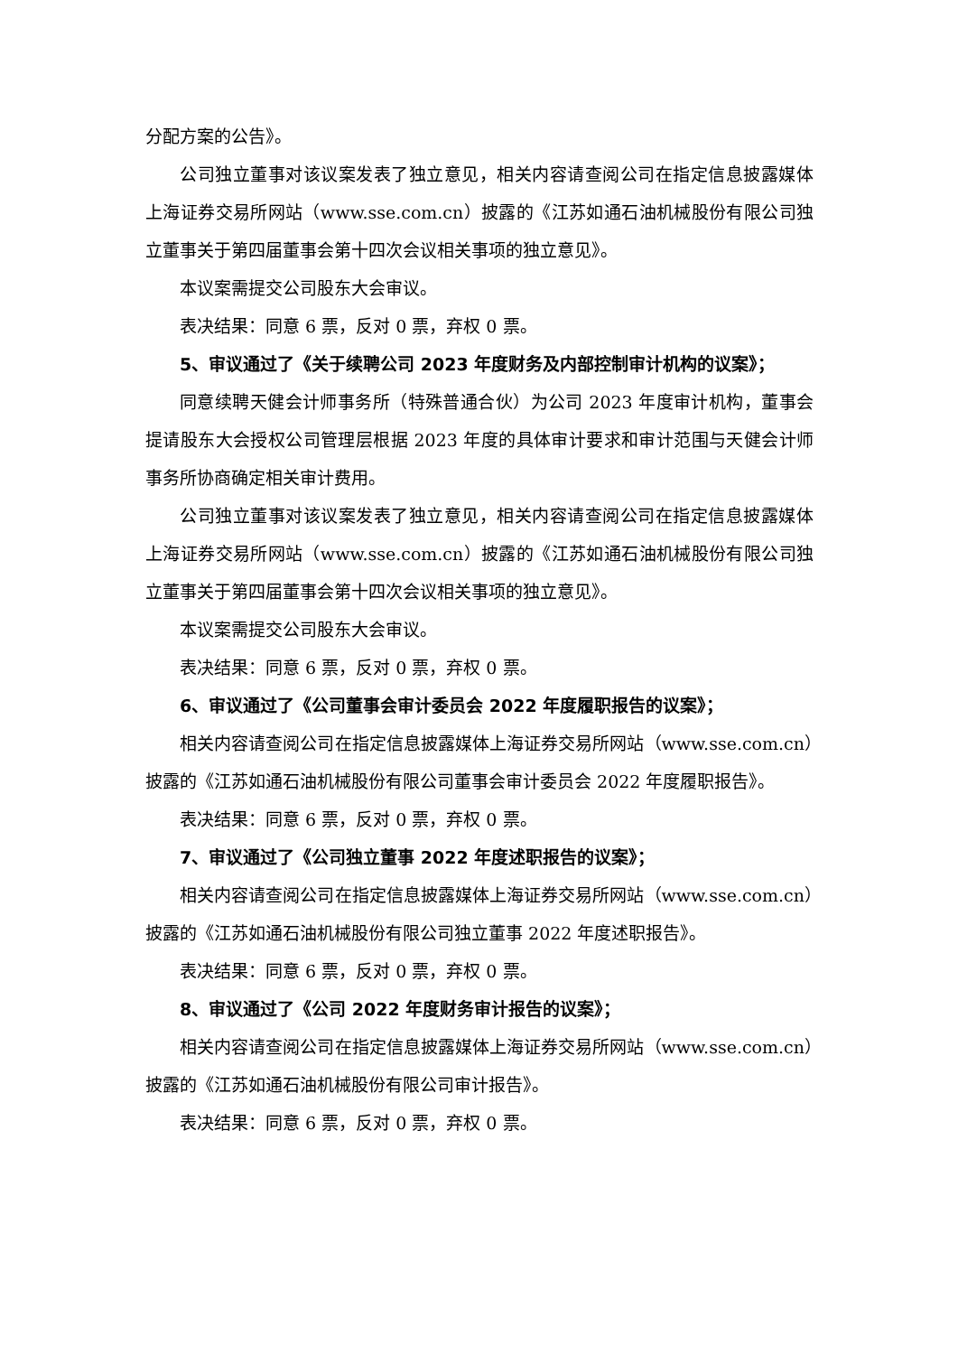分配方案的公告》。
公司独立董事对该议案发表了独立意见，相关内容请查阅公司在指定信息披露媒体上海证券交易所网站（www.sse.com.cn）披露的《江苏如通石油机械股份有限公司独立董事关于第四届董事会第十四次会议相关事项的独立意见》。
本议案需提交公司股东大会审议。
表决结果：同意 6 票，反对 0 票，弃权 0 票。
5、审议通过了《关于续聘公司 2023 年度财务及内部控制审计机构的议案》；
同意续聘天健会计师事务所（特殊普通合伙）为公司 2023 年度审计机构，董事会提请股东大会授权公司管理层根据 2023 年度的具体审计要求和审计范围与天健会计师事务所协商确定相关审计费用。
公司独立董事对该议案发表了独立意见，相关内容请查阅公司在指定信息披露媒体上海证券交易所网站（www.sse.com.cn）披露的《江苏如通石油机械股份有限公司独立董事关于第四届董事会第十四次会议相关事项的独立意见》。
本议案需提交公司股东大会审议。
表决结果：同意 6 票，反对 0 票，弃权 0 票。
6、审议通过了《公司董事会审计委员会 2022 年度履职报告的议案》；
相关内容请查阅公司在指定信息披露媒体上海证券交易所网站（www.sse.com.cn）披露的《江苏如通石油机械股份有限公司董事会审计委员会 2022 年度履职报告》。
表决结果：同意 6 票，反对 0 票，弃权 0 票。
7、审议通过了《公司独立董事 2022 年度述职报告的议案》；
相关内容请查阅公司在指定信息披露媒体上海证券交易所网站（www.sse.com.cn）披露的《江苏如通石油机械股份有限公司独立董事 2022 年度述职报告》。
表决结果：同意 6 票，反对 0 票，弃权 0 票。
8、审议通过了《公司 2022 年度财务审计报告的议案》；
相关内容请查阅公司在指定信息披露媒体上海证券交易所网站（www.sse.com.cn）披露的《江苏如通石油机械股份有限公司审计报告》。
表决结果：同意 6 票，反对 0 票，弃权 0 票。